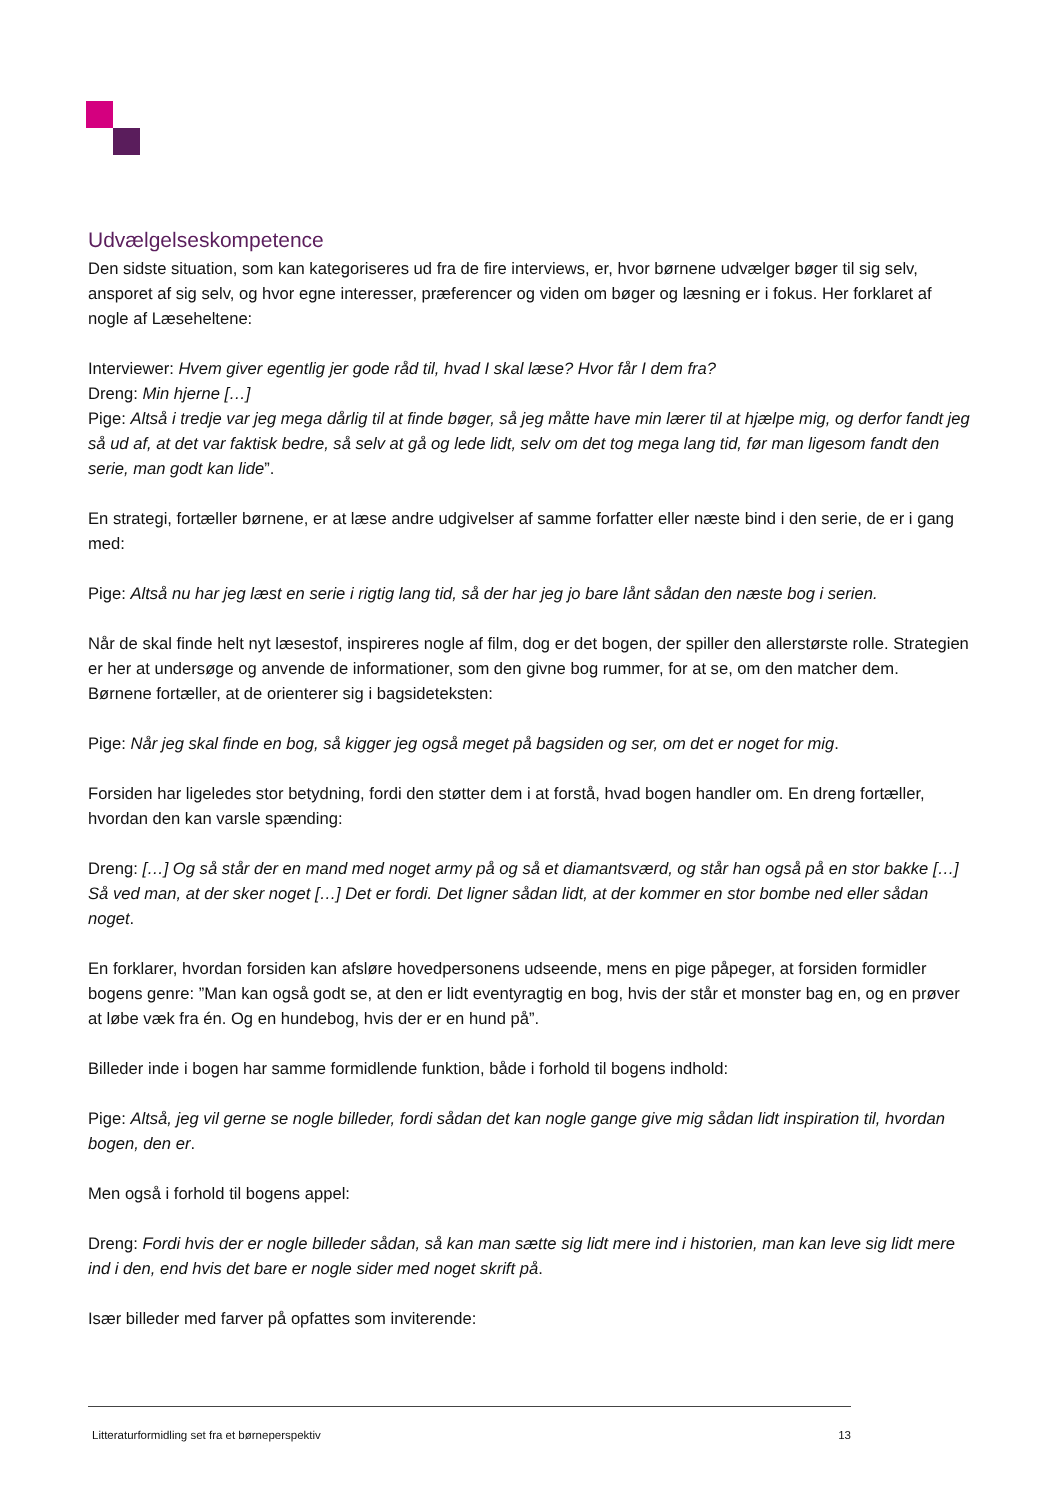Udvælgelseskompetence
Den sidste situation, som kan kategoriseres ud fra de fire interviews, er, hvor børnene udvælger bøger til sig selv, ansporet af sig selv, og hvor egne interesser, præferencer og viden om bøger og læsning er i fokus. Her forklaret af nogle af Læseheltene:
Interviewer: Hvem giver egentlig jer gode råd til, hvad I skal læse? Hvor får I dem fra?
Dreng: Min hjerne […]
Pige: Altså i tredje var jeg mega dårlig til at finde bøger, så jeg måtte have min lærer til at hjælpe mig, og derfor fandt jeg så ud af, at det var faktisk bedre, så selv at gå og lede lidt, selv om det tog mega lang tid, før man ligesom fandt den serie, man godt kan lide”.
En strategi, fortæller børnene, er at læse andre udgivelser af samme forfatter eller næste bind i den serie, de er i gang med:
Pige: Altså nu har jeg læst en serie i rigtig lang tid, så der har jeg jo bare lånt sådan den næste bog i serien.
Når de skal finde helt nyt læsestof, inspireres nogle af film, dog er det bogen, der spiller den allerstørste rolle. Strategien er her at undersøge og anvende de informationer, som den givne bog rummer, for at se, om den matcher dem.
Børnene fortæller, at de orienterer sig i bagsideteksten:
Pige: Når jeg skal finde en bog, så kigger jeg også meget på bagsiden og ser, om det er noget for mig.
Forsiden har ligeledes stor betydning, fordi den støtter dem i at forstå, hvad bogen handler om. En dreng fortæller, hvordan den kan varsle spænding:
Dreng: […] Og så står der en mand med noget army på og så et diamantsværd, og står han også på en stor bakke […] Så ved man, at der sker noget […] Det er fordi. Det ligner sådan lidt, at der kommer en stor bombe ned eller sådan noget.
En forklarer, hvordan forsiden kan afsløre hovedpersonens udseende, mens en pige påpeger, at forsiden formidler bogens genre: ”Man kan også godt se, at den er lidt eventyragtig en bog, hvis der står et monster bag en, og en prøver at løbe væk fra én. Og en hundebog, hvis der er en hund på”.
Billeder inde i bogen har samme formidlende funktion, både i forhold til bogens indhold:
Pige: Altså, jeg vil gerne se nogle billeder, fordi sådan det kan nogle gange give mig sådan lidt inspiration til, hvordan bogen, den er.
Men også i forhold til bogens appel:
Dreng: Fordi hvis der er nogle billeder sådan, så kan man sætte sig lidt mere ind i historien, man kan leve sig lidt mere ind i den, end hvis det bare er nogle sider med noget skrift på.
Især billeder med farver på opfattes som inviterende:
Litteraturformidling set fra et børneperspektiv 13